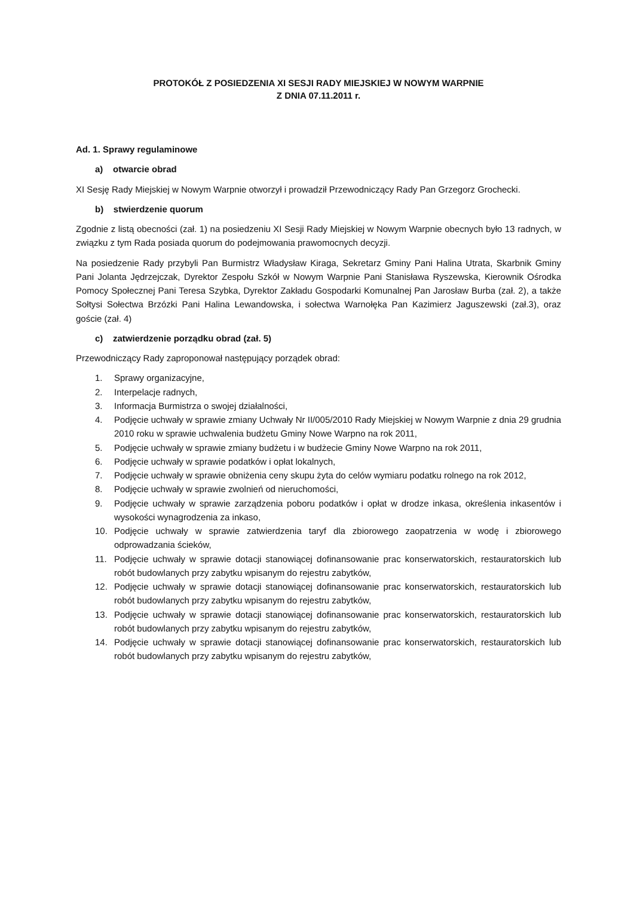PROTOKÓŁ Z POSIEDZENIA XI SESJI RADY MIEJSKIEJ W NOWYM WARPNIE
Z DNIA 07.11.2011 r.
Ad. 1. Sprawy regulaminowe
a) otwarcie obrad
XI Sesję Rady Miejskiej w Nowym Warpnie otworzył i prowadził Przewodniczący Rady Pan Grzegorz Grochecki.
b) stwierdzenie quorum
Zgodnie z listą obecności (zał. 1) na posiedzeniu XI Sesji Rady Miejskiej w Nowym Warpnie obecnych było 13 radnych, w związku z tym Rada posiada quorum do podejmowania prawomocnych decyzji.
Na posiedzenie Rady przybyli Pan Burmistrz Władysław Kiraga, Sekretarz Gminy Pani Halina Utrata, Skarbnik Gminy Pani Jolanta Jędrzejczak, Dyrektor Zespołu Szkół w Nowym Warpnie Pani Stanisława Ryszewska, Kierownik Ośrodka Pomocy Społecznej Pani Teresa Szybka, Dyrektor Zakładu Gospodarki Komunalnej Pan Jarosław Burba (zał. 2), a także Sołtysi Sołectwa Brzózki Pani Halina Lewandowska, i sołectwa Warnołęka Pan Kazimierz Jaguszewski (zał.3), oraz goście (zał. 4)
c) zatwierdzenie porządku obrad (zał. 5)
Przewodniczący Rady zaproponował następujący porządek obrad:
1. Sprawy organizacyjne,
2. Interpelacje radnych,
3. Informacja Burmistrza o swojej działalności,
4. Podjęcie uchwały w sprawie zmiany Uchwały Nr II/005/2010 Rady Miejskiej w Nowym Warpnie z dnia 29 grudnia 2010 roku w sprawie uchwalenia budżetu Gminy Nowe Warpno na rok 2011,
5. Podjęcie uchwały w sprawie zmiany budżetu i w budżecie Gminy Nowe Warpno na rok 2011,
6. Podjęcie uchwały w sprawie podatków i opłat lokalnych,
7. Podjęcie uchwały w sprawie obniżenia ceny skupu żyta do celów wymiaru podatku rolnego na rok 2012,
8. Podjęcie uchwały w sprawie zwolnień od nieruchomości,
9. Podjęcie uchwały w sprawie zarządzenia poboru podatków i opłat w drodze inkasa, określenia inkasentów i wysokości wynagrodzenia za inkaso,
10. Podjęcie uchwały w sprawie zatwierdzenia taryf dla zbiorowego zaopatrzenia w wodę i zbiorowego odprowadzania ścieków,
11. Podjęcie uchwały w sprawie dotacji stanowiącej dofinansowanie prac konserwatorskich, restauratorskich lub robót budowlanych przy zabytku wpisanym do rejestru zabytków,
12. Podjęcie uchwały w sprawie dotacji stanowiącej dofinansowanie prac konserwatorskich, restauratorskich lub robót budowlanych przy zabytku wpisanym do rejestru zabytków,
13. Podjęcie uchwały w sprawie dotacji stanowiącej dofinansowanie prac konserwatorskich, restauratorskich lub robót budowlanych przy zabytku wpisanym do rejestru zabytków,
14. Podjęcie uchwały w sprawie dotacji stanowiącej dofinansowanie prac konserwatorskich, restauratorskich lub robót budowlanych przy zabytku wpisanym do rejestru zabytków,